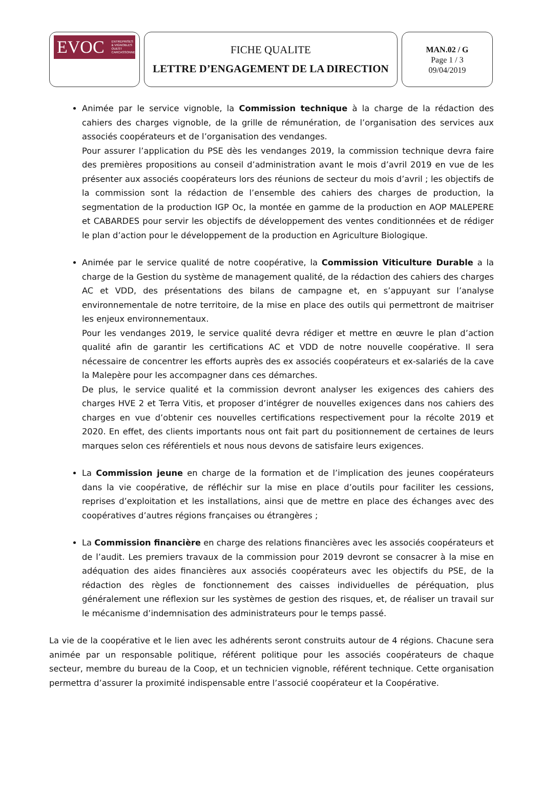EVOC ENTREPRISES
& VIGNOBLES
OUEST
CARCASSONNE
FICHE QUALITE
LETTRE D’ENGAGEMENT DE LA DIRECTION
MAN.02 / G
Page 1 / 3
09/04/2019
Animée par le service vignoble, la Commission technique à la charge de la rédaction des cahiers des charges vignoble, de la grille de rémunération, de l’organisation des services aux associés coopérateurs et de l’organisation des vendanges.
Pour assurer l’application du PSE dès les vendanges 2019, la commission technique devra faire des premières propositions au conseil d’administration avant le mois d’avril 2019 en vue de les présenter aux associés coopérateurs lors des réunions de secteur du mois d’avril ; les objectifs de la commission sont la rédaction de l’ensemble des cahiers des charges de production, la segmentation de la production IGP Oc, la montée en gamme de la production en AOP MALEPERE et CABARDES pour servir les objectifs de développement des ventes conditionnées et de rédiger le plan d’action pour le développement de la production en Agriculture Biologique.
Animée par le service qualité de notre coopérative, la Commission Viticulture Durable a la charge de la Gestion du système de management qualité, de la rédaction des cahiers des charges AC et VDD, des présentations des bilans de campagne et, en s’appuyant sur l’analyse environnementale de notre territoire, de la mise en place des outils qui permettront de maitriser les enjeux environnementaux.
Pour les vendanges 2019, le service qualité devra rédiger et mettre en œuvre le plan d’action qualité afin de garantir les certifications AC et VDD de notre nouvelle coopérative. Il sera nécessaire de concentrer les efforts auprès des ex associés coopérateurs et ex-salariés de la cave la Malepère pour les accompagner dans ces démarches.
De plus, le service qualité et la commission devront analyser les exigences des cahiers des charges HVE 2 et Terra Vitis, et proposer d’intégrer de nouvelles exigences dans nos cahiers des charges en vue d’obtenir ces nouvelles certifications respectivement pour la récolte 2019 et 2020. En effet, des clients importants nous ont fait part du positionnement de certaines de leurs marques selon ces référentiels et nous nous devons de satisfaire leurs exigences.
La Commission jeune en charge de la formation et de l’implication des jeunes coopérateurs dans la vie coopérative, de réfléchir sur la mise en place d’outils pour faciliter les cessions, reprises d’exploitation et les installations, ainsi que de mettre en place des échanges avec des coopératives d’autres régions françaises ou étrangères ;
La Commission financière en charge des relations financières avec les associés coopérateurs et de l’audit. Les premiers travaux de la commission pour 2019 devront se consacrer à la mise en adéquation des aides financières aux associés coopérateurs avec les objectifs du PSE, de la rédaction des règles de fonctionnement des caisses individuelles de péréquation, plus généralement une réflexion sur les systèmes de gestion des risques, et, de réaliser un travail sur le mécanisme d’indemnisation des administrateurs pour le temps passé.
La vie de la coopérative et le lien avec les adhérents seront construits autour de 4 régions. Chacune sera animée par un responsable politique, référent politique pour les associés coopérateurs de chaque secteur, membre du bureau de la Coop, et un technicien vignoble, référent technique. Cette organisation permettra d’assurer la proximité indispensable entre l’associé coopérateur et la Coopérative.